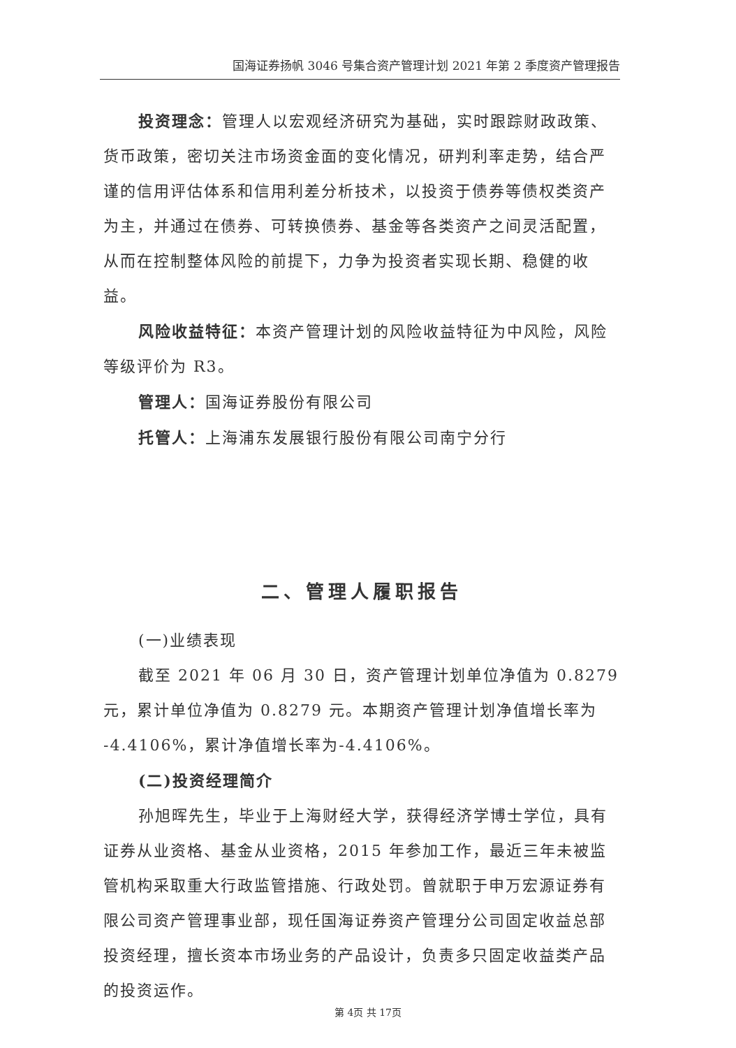国海证券扬帆 3046 号集合资产管理计划 2021 年第 2 季度资产管理报告
投资理念：管理人以宏观经济研究为基础，实时跟踪财政政策、货币政策，密切关注市场资金面的变化情况，研判利率走势，结合严谨的信用评估体系和信用利差分析技术，以投资于债券等债权类资产为主，并通过在债券、可转换债券、基金等各类资产之间灵活配置，从而在控制整体风险的前提下，力争为投资者实现长期、稳健的收益。
风险收益特征：本资产管理计划的风险收益特征为中风险，风险等级评价为 R3。
管理人：国海证券股份有限公司
托管人：上海浦东发展银行股份有限公司南宁分行
二、管理人履职报告
(一)业绩表现
截至 2021 年 06 月 30 日，资产管理计划单位净值为 0.8279 元，累计单位净值为 0.8279 元。本期资产管理计划净值增长率为 -4.4106%，累计净值增长率为-4.4106%。
(二)投资经理简介
孙旭晖先生，毕业于上海财经大学，获得经济学博士学位，具有证券从业资格、基金从业资格，2015 年参加工作，最近三年未被监管机构采取重大行政监管措施、行政处罚。曾就职于申万宏源证券有限公司资产管理事业部，现任国海证券资产管理分公司固定收益总部投资经理，擅长资本市场业务的产品设计，负责多只固定收益类产品的投资运作。
第 4页 共 17页